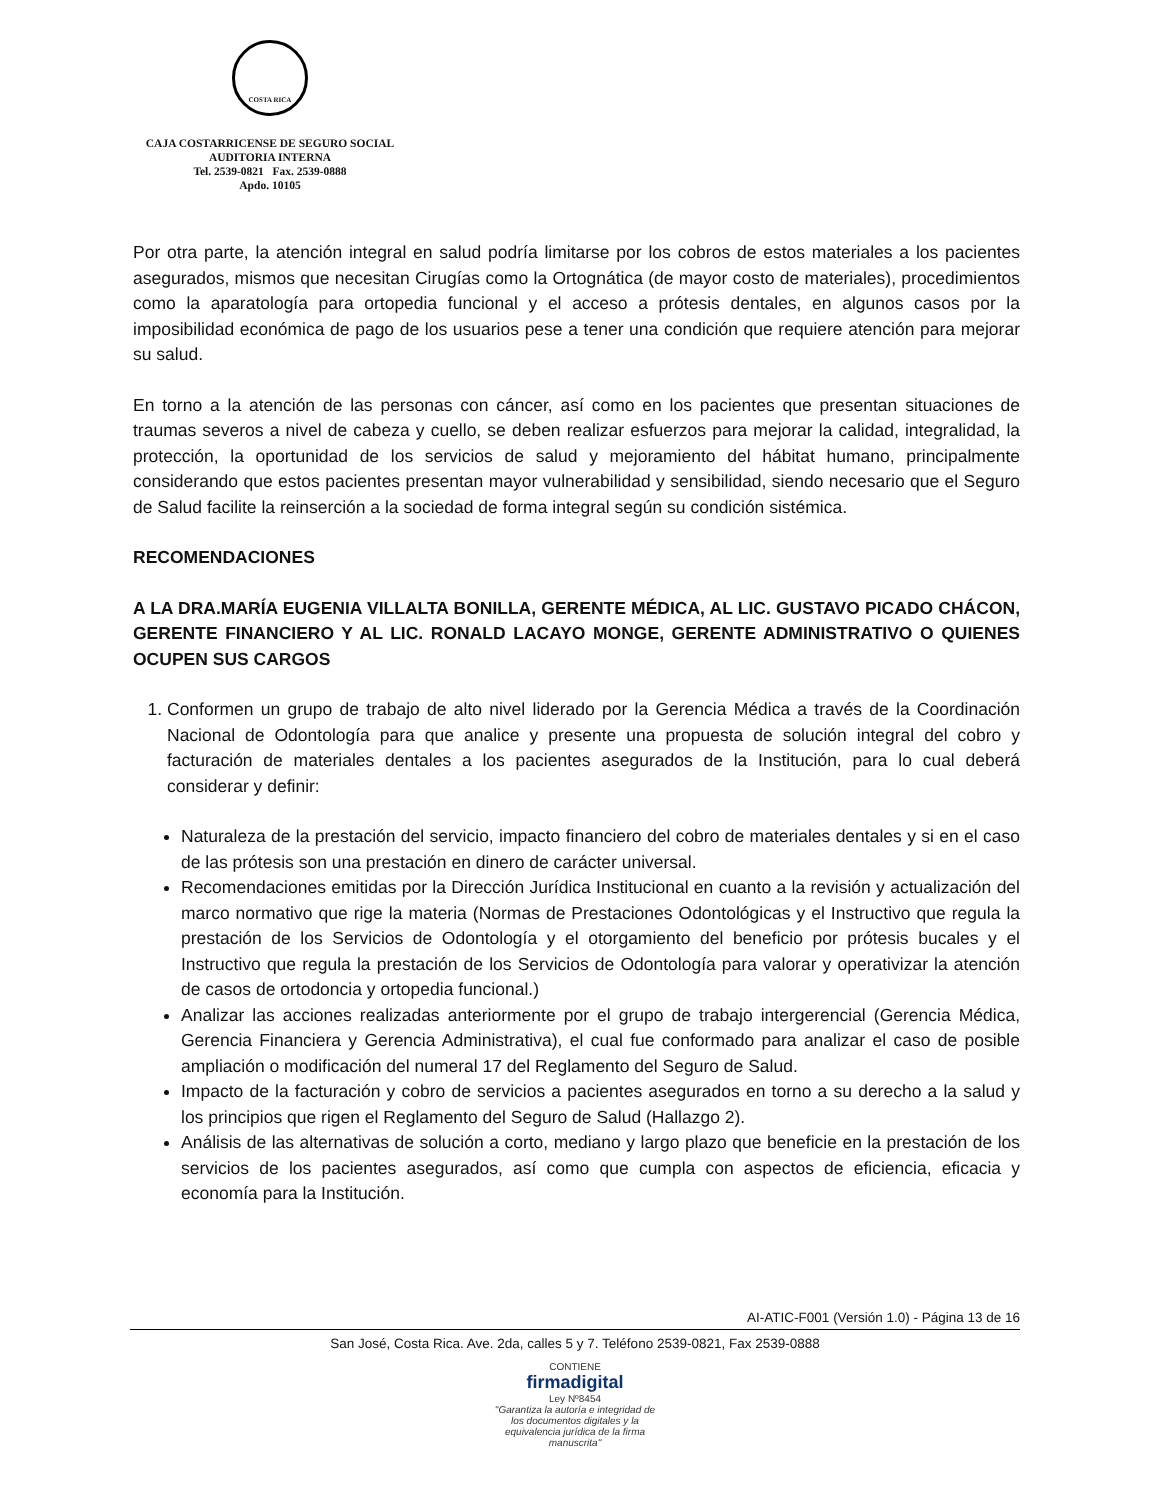COSTA RICA
CAJA COSTARRICENSE DE SEGURO SOCIAL
AUDITORIA INTERNA
Tel. 2539-0821 Fax. 2539-0888
Apdo. 10105
Por otra parte, la atención integral en salud podría limitarse por los cobros de estos materiales a los pacientes asegurados, mismos que necesitan Cirugías como la Ortognática (de mayor costo de materiales), procedimientos como la aparatología para ortopedia funcional y el acceso a prótesis dentales, en algunos casos por la imposibilidad económica de pago de los usuarios pese a tener una condición que requiere atención para mejorar su salud.
En torno a la atención de las personas con cáncer, así como en los pacientes que presentan situaciones de traumas severos a nivel de cabeza y cuello, se deben realizar esfuerzos para mejorar la calidad, integralidad, la protección, la oportunidad de los servicios de salud y mejoramiento del hábitat humano, principalmente considerando que estos pacientes presentan mayor vulnerabilidad y sensibilidad, siendo necesario que el Seguro de Salud facilite la reinserción a la sociedad de forma integral según su condición sistémica.
RECOMENDACIONES
A LA DRA.MARÍA EUGENIA VILLALTA BONILLA, GERENTE MÉDICA, AL LIC. GUSTAVO PICADO CHÁCON, GERENTE FINANCIERO Y AL LIC. RONALD LACAYO MONGE, GERENTE ADMINISTRATIVO O QUIENES OCUPEN SUS CARGOS
1. Conformen un grupo de trabajo de alto nivel liderado por la Gerencia Médica a través de la Coordinación Nacional de Odontología para que analice y presente una propuesta de solución integral del cobro y facturación de materiales dentales a los pacientes asegurados de la Institución, para lo cual deberá considerar y definir:
Naturaleza de la prestación del servicio, impacto financiero del cobro de materiales dentales y si en el caso de las prótesis son una prestación en dinero de carácter universal.
Recomendaciones emitidas por la Dirección Jurídica Institucional en cuanto a la revisión y actualización del marco normativo que rige la materia (Normas de Prestaciones Odontológicas y el Instructivo que regula la prestación de los Servicios de Odontología y el otorgamiento del beneficio por prótesis bucales y el Instructivo que regula la prestación de los Servicios de Odontología para valorar y operativizar la atención de casos de ortodoncia y ortopedia funcional.)
Analizar las acciones realizadas anteriormente por el grupo de trabajo intergerencial (Gerencia Médica, Gerencia Financiera y Gerencia Administrativa), el cual fue conformado para analizar el caso de posible ampliación o modificación del numeral 17 del Reglamento del Seguro de Salud.
Impacto de la facturación y cobro de servicios a pacientes asegurados en torno a su derecho a la salud y los principios que rigen el Reglamento del Seguro de Salud (Hallazgo 2).
Análisis de las alternativas de solución a corto, mediano y largo plazo que beneficie en la prestación de los servicios de los pacientes asegurados, así como que cumpla con aspectos de eficiencia, eficacia y economía para la Institución.
AI-ATIC-F001 (Versión 1.0) - Página 13 de 16
San José, Costa Rica. Ave. 2da, calles 5 y 7. Teléfono 2539-0821, Fax 2539-0888
CONTIENE
firmadigital
Ley Nº8454
"Garantiza la autoría e integridad de los documentos digitales y la equivalencia jurídica de la firma manuscrita"